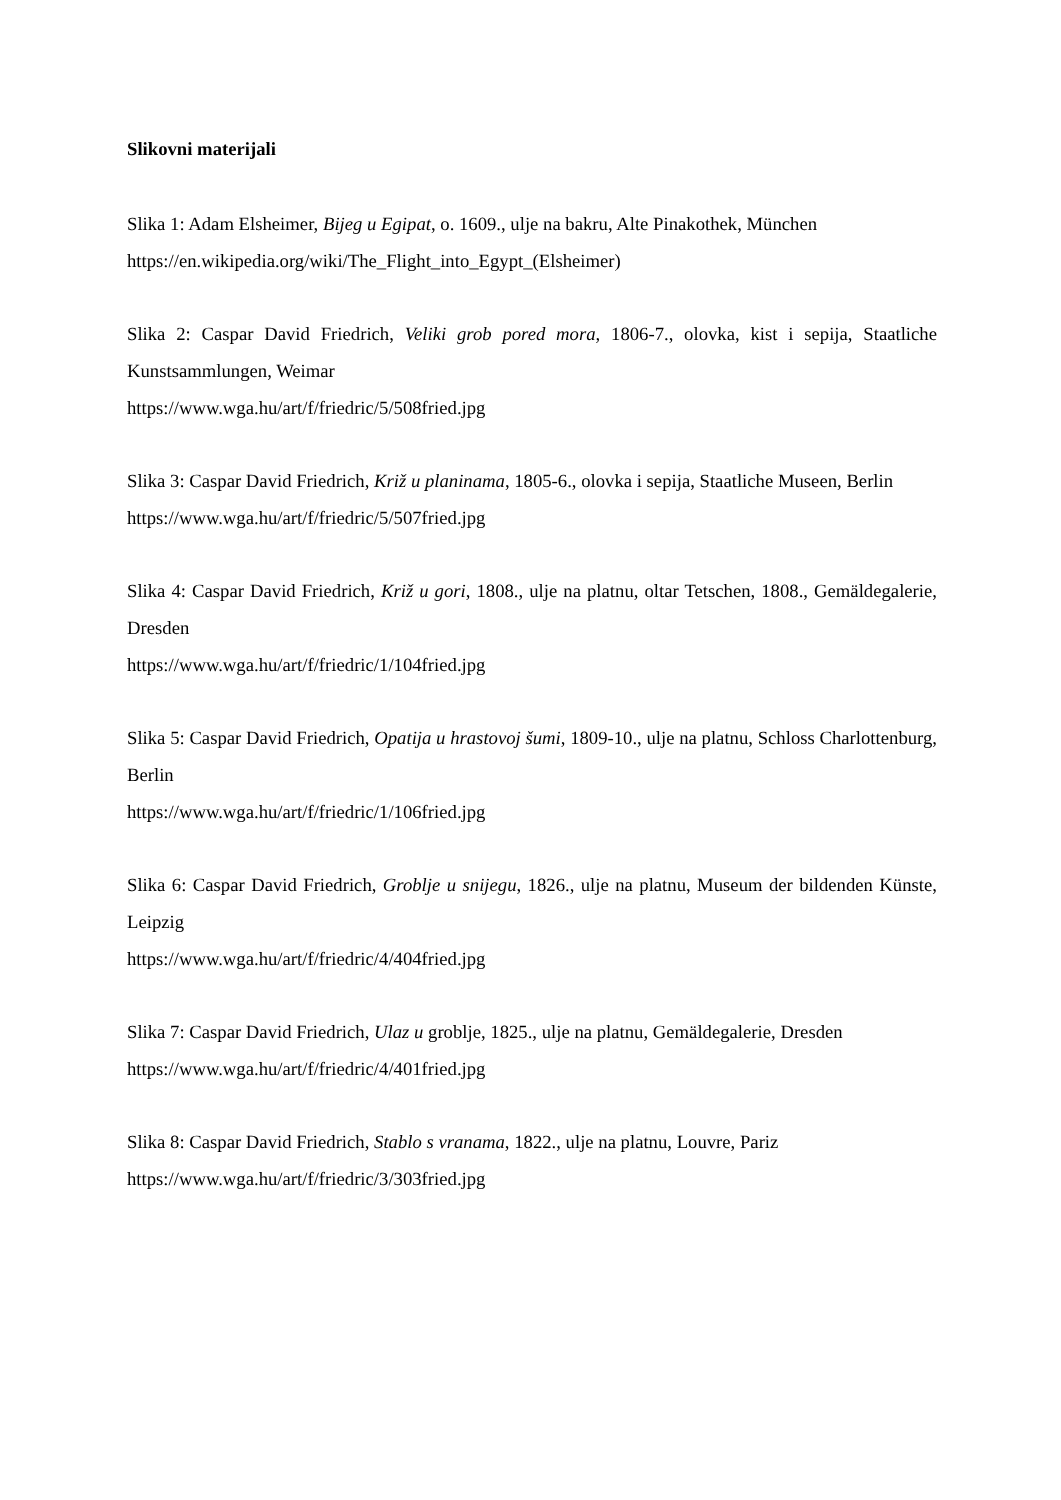Slikovni materijali
Slika 1: Adam Elsheimer, Bijeg u Egipat, o. 1609., ulje na bakru, Alte Pinakothek, München
https://en.wikipedia.org/wiki/The_Flight_into_Egypt_(Elsheimer)
Slika 2: Caspar David Friedrich, Veliki grob pored mora, 1806-7., olovka, kist i sepija, Staatliche Kunstsammlungen, Weimar
https://www.wga.hu/art/f/friedric/5/508fried.jpg
Slika 3: Caspar David Friedrich, Križ u planinama, 1805-6., olovka i sepija, Staatliche Museen, Berlin
https://www.wga.hu/art/f/friedric/5/507fried.jpg
Slika 4: Caspar David Friedrich, Križ u gori, 1808., ulje na platnu, oltar Tetschen, 1808., Gemäldegalerie, Dresden
https://www.wga.hu/art/f/friedric/1/104fried.jpg
Slika 5: Caspar David Friedrich, Opatija u hrastovoj šumi, 1809-10., ulje na platnu, Schloss Charlottenburg, Berlin
https://www.wga.hu/art/f/friedric/1/106fried.jpg
Slika 6: Caspar David Friedrich, Groblje u snijegu, 1826., ulje na platnu, Museum der bildenden Künste, Leipzig
https://www.wga.hu/art/f/friedric/4/404fried.jpg
Slika 7: Caspar David Friedrich, Ulaz u groblje, 1825., ulje na platnu, Gemäldegalerie, Dresden
https://www.wga.hu/art/f/friedric/4/401fried.jpg
Slika 8: Caspar David Friedrich, Stablo s vranama, 1822., ulje na platnu, Louvre, Pariz
https://www.wga.hu/art/f/friedric/3/303fried.jpg